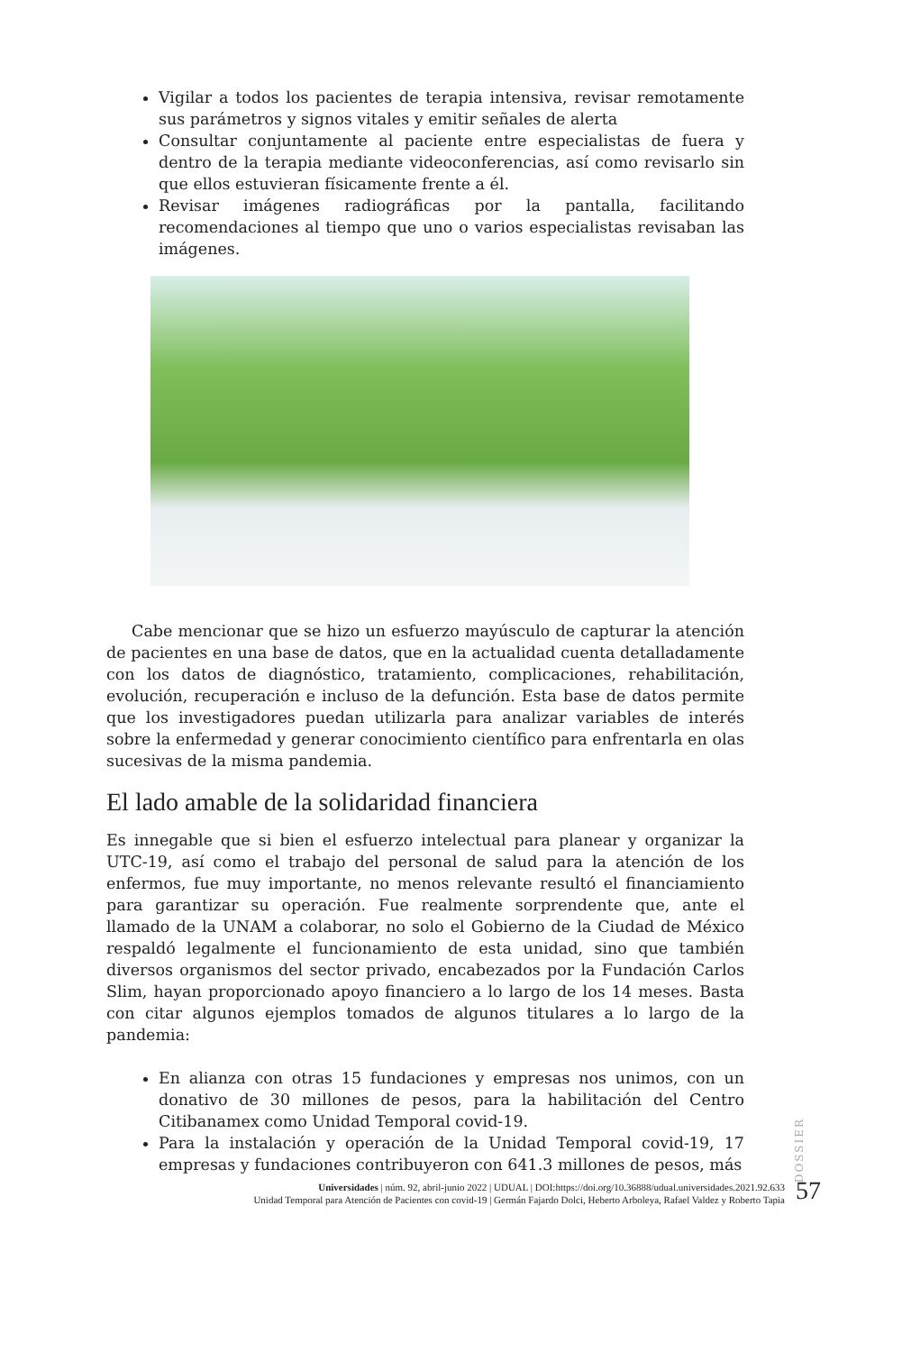Vigilar a todos los pacientes de terapia intensiva, revisar remotamente sus parámetros y signos vitales y emitir señales de alerta
Consultar conjuntamente al paciente entre especialistas de fuera y dentro de la terapia mediante videoconferencias, así como revisarlo sin que ellos estuvieran físicamente frente a él.
Revisar imágenes radiográficas por la pantalla, facilitando recomendaciones al tiempo que uno o varios especialistas revisaban las imágenes.
Cabe mencionar que se hizo un esfuerzo mayúsculo de capturar la atención de pacientes en una base de datos, que en la actualidad cuenta detalladamente con los datos de diagnóstico, tratamiento, complicaciones, rehabilitación, evolución, recuperación e incluso de la defunción. Esta base de datos permite que los investigadores puedan utilizarla para analizar variables de interés sobre la enfermedad y generar conocimiento científico para enfrentarla en olas sucesivas de la misma pandemia.
El lado amable de la solidaridad financiera
Es innegable que si bien el esfuerzo intelectual para planear y organizar la UTC-19, así como el trabajo del personal de salud para la atención de los enfermos, fue muy importante, no menos relevante resultó el financiamiento para garantizar su operación. Fue realmente sorprendente que, ante el llamado de la UNAM a colaborar, no solo el Gobierno de la Ciudad de México respaldó legalmente el funcionamiento de esta unidad, sino que también diversos organismos del sector privado, encabezados por la Fundación Carlos Slim, hayan proporcionado apoyo financiero a lo largo de los 14 meses. Basta con citar algunos ejemplos tomados de algunos titulares a lo largo de la pandemia:
En alianza con otras 15 fundaciones y empresas nos unimos, con un donativo de 30 millones de pesos, para la habilitación del Centro Citibanamex como Unidad Temporal covid-19.
Para la instalación y operación de la Unidad Temporal covid-19, 17 empresas y fundaciones contribuyeron con 641.3 millones de pesos, más
DOSSIER
Universidades | núm. 92, abril-junio 2022 | UDUAL | DOI:https://doi.org/10.36888/udual.universidades.2021.92.633
Unidad Temporal para Atención de Pacientes con covid-19 | Germán Fajardo Dolci, Heberto Arboleya, Rafael Valdez y Roberto Tapia
57